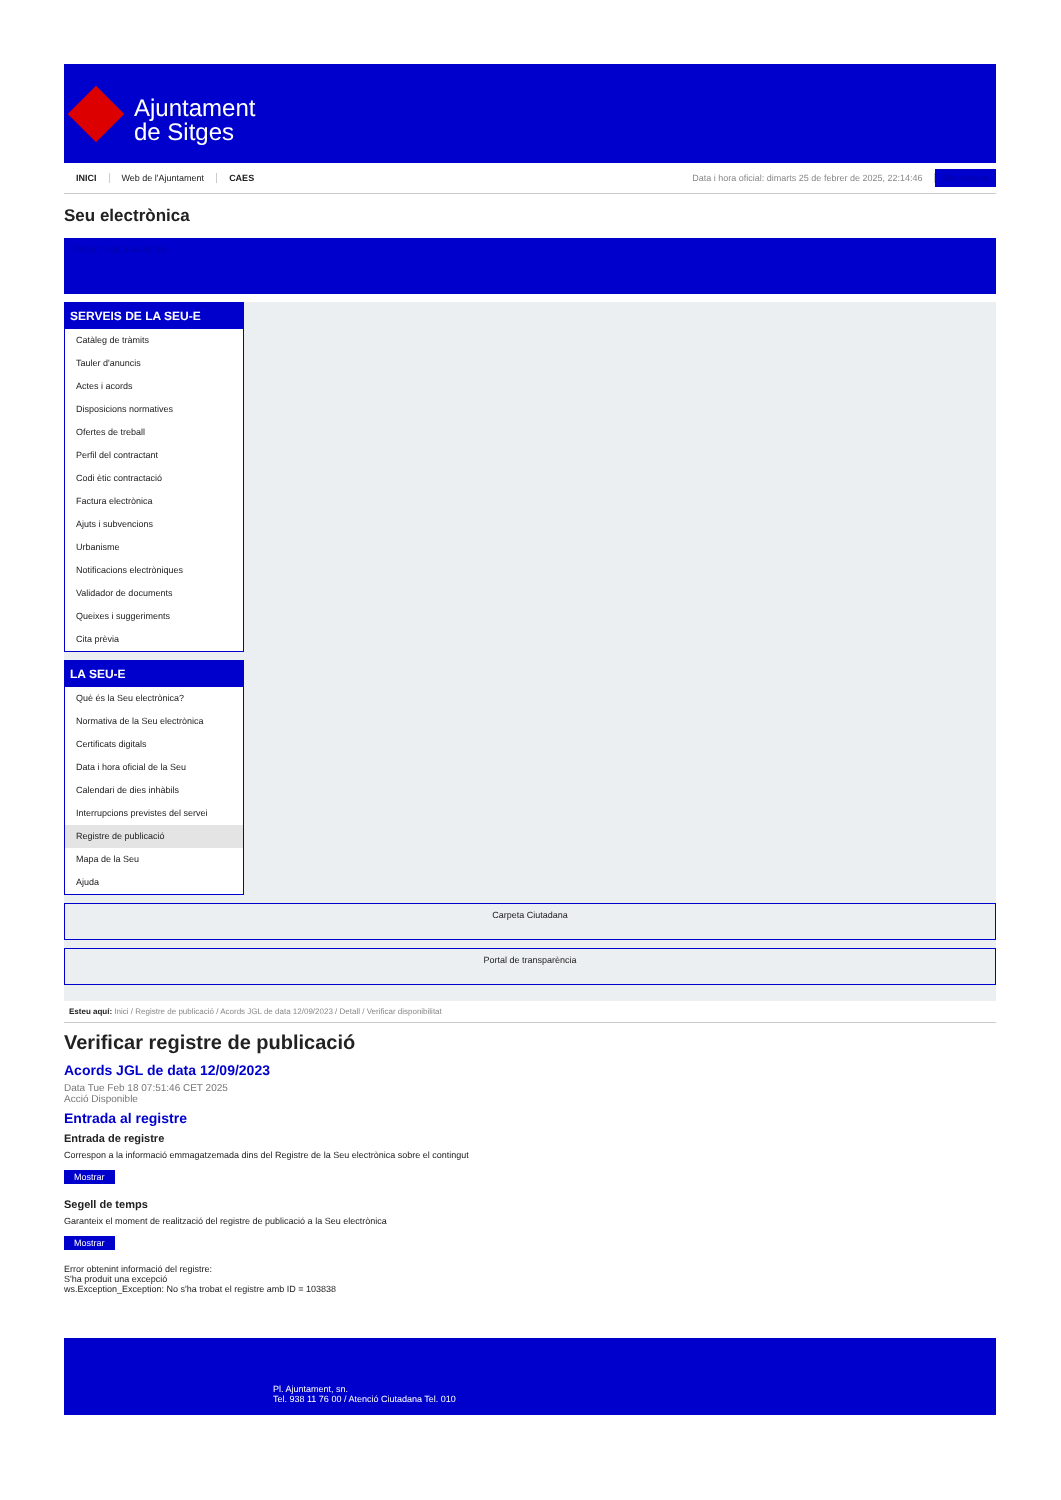Ajuntament
de Sitges
INICI Web de l'Ajuntament CAES Data i hora oficial: dimarts 25 de febrer de 2025, 22:14:46 Sincronitza
Seu electrònica
Obtenir còpia autèntica
SERVEIS DE LA SEU-E
Catàleg de tràmits
Tauler d'anuncis
Actes i acords
Disposicions normatives
Ofertes de treball
Perfil del contractant
Codi ètic contractació
Factura electrònica
Ajuts i subvencions
Urbanisme
Notificacions electròniques
Validador de documents
Queixes i suggeriments
Cita prèvia
LA SEU-E
Què és la Seu electrònica?
Normativa de la Seu electrònica
Certificats digitals
Data i hora oficial de la Seu
Calendari de dies inhàbils
Interrupcions previstes del servei
Registre de publicació
Mapa de la Seu
Ajuda
Carpeta Ciutadana
Portal de transparència
Esteu aquí: Inici / Registre de publicació / Acords JGL de data 12/09/2023 / Detall / Verificar disponibilitat
Verificar registre de publicació
Acords JGL de data 12/09/2023
Data Tue Feb 18 07:51:46 CET 2025
Acció Disponible
Entrada al registre
Entrada de registre
Correspon a la informació emmagatzemada dins del Registre de la Seu electrònica sobre el contingut
Mostrar
Segell de temps
Garanteix el moment de realització del registre de publicació a la Seu electrònica
Mostrar
Error obtenint informació del registre:
S'ha produit una excepció
ws.Exception_Exception: No s'ha trobat el registre amb ID = 103838
Pl. Ajuntament, sn.
Tel. 938 11 76 00 / Atenció Ciutadana Tel. 010